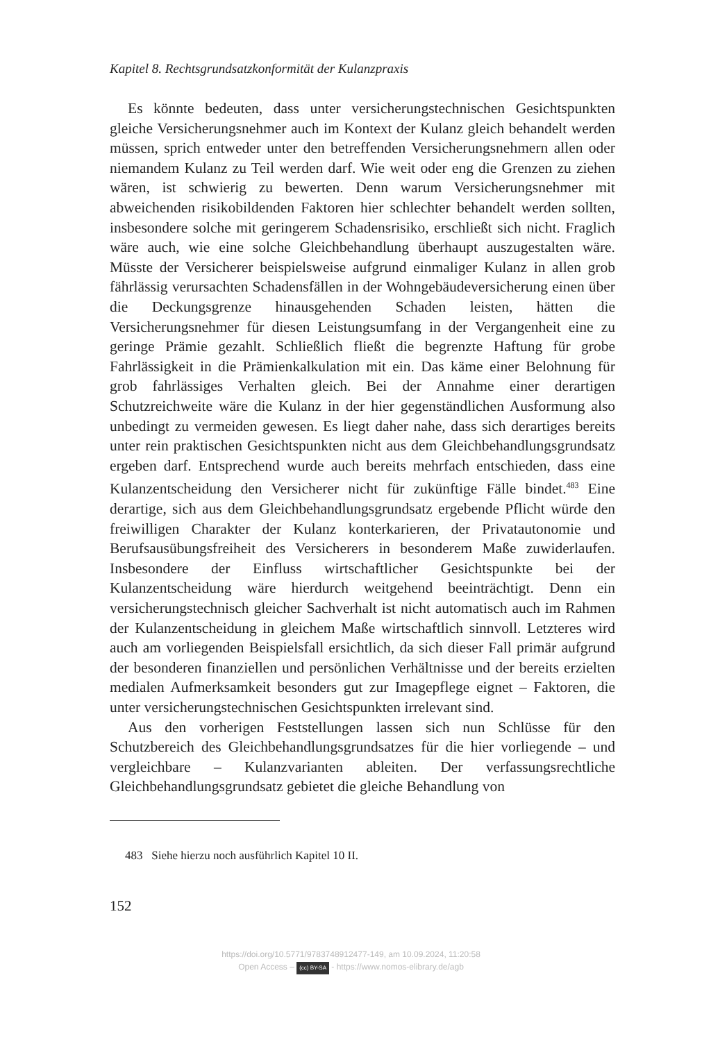Kapitel 8. Rechtsgrundsatzkonformität der Kulanzpraxis
Es könnte bedeuten, dass unter versicherungstechnischen Gesichtspunkten gleiche Versicherungsnehmer auch im Kontext der Kulanz gleich behandelt werden müssen, sprich entweder unter den betreffenden Versicherungsnehmern allen oder niemandem Kulanz zu Teil werden darf. Wie weit oder eng die Grenzen zu ziehen wären, ist schwierig zu bewerten. Denn warum Versicherungsnehmer mit abweichenden risikobildenden Faktoren hier schlechter behandelt werden sollten, insbesondere solche mit geringerem Schadensrisiko, erschließt sich nicht. Fraglich wäre auch, wie eine solche Gleichbehandlung überhaupt auszugestalten wäre. Müsste der Versicherer beispielsweise aufgrund einmaliger Kulanz in allen grob fährlässig verursachten Schadensfällen in der Wohngebäudeversicherung einen über die Deckungsgrenze hinausgehenden Schaden leisten, hätten die Versicherungsnehmer für diesen Leistungsumfang in der Vergangenheit eine zu geringe Prämie gezahlt. Schließlich fließt die begrenzte Haftung für grobe Fahrlässigkeit in die Prämienkalkulation mit ein. Das käme einer Belohnung für grob fahrlässiges Verhalten gleich. Bei der Annahme einer derartigen Schutzreichweite wäre die Kulanz in der hier gegenständlichen Ausformung also unbedingt zu vermeiden gewesen. Es liegt daher nahe, dass sich derartiges bereits unter rein praktischen Gesichtspunkten nicht aus dem Gleichbehandlungsgrundsatz ergeben darf. Entsprechend wurde auch bereits mehrfach entschieden, dass eine Kulanzentscheidung den Versicherer nicht für zukünftige Fälle bindet.<sup>483</sup> Eine derartige, sich aus dem Gleichbehandlungsgrundsatz ergebende Pflicht würde den freiwilligen Charakter der Kulanz konterkarieren, der Privatautonomie und Berufsausübungsfreiheit des Versicherers in besonderem Maße zuwiderlaufen. Insbesondere der Einfluss wirtschaftlicher Gesichtspunkte bei der Kulanzentscheidung wäre hierdurch weitgehend beeinträchtigt. Denn ein versicherungstechnisch gleicher Sachverhalt ist nicht automatisch auch im Rahmen der Kulanzentscheidung in gleichem Maße wirtschaftlich sinnvoll. Letzteres wird auch am vorliegenden Beispielsfall ersichtlich, da sich dieser Fall primär aufgrund der besonderen finanziellen und persönlichen Verhältnisse und der bereits erzielten medialen Aufmerksamkeit besonders gut zur Imagepflege eignet – Faktoren, die unter versicherungstechnischen Gesichtspunkten irrelevant sind.
Aus den vorherigen Feststellungen lassen sich nun Schlüsse für den Schutzbereich des Gleichbehandlungsgrundsatzes für die hier vorliegende – und vergleichbare – Kulanzvarianten ableiten. Der verfassungsrechtliche Gleichbehandlungsgrundsatz gebietet die gleiche Behandlung von
483 Siehe hierzu noch ausführlich Kapitel 10 II.
152
https://doi.org/10.5771/9783748912477-149, am 10.09.2024, 11:20:58
Open Access – (cc) BY-SA - https://www.nomos-elibrary.de/agb